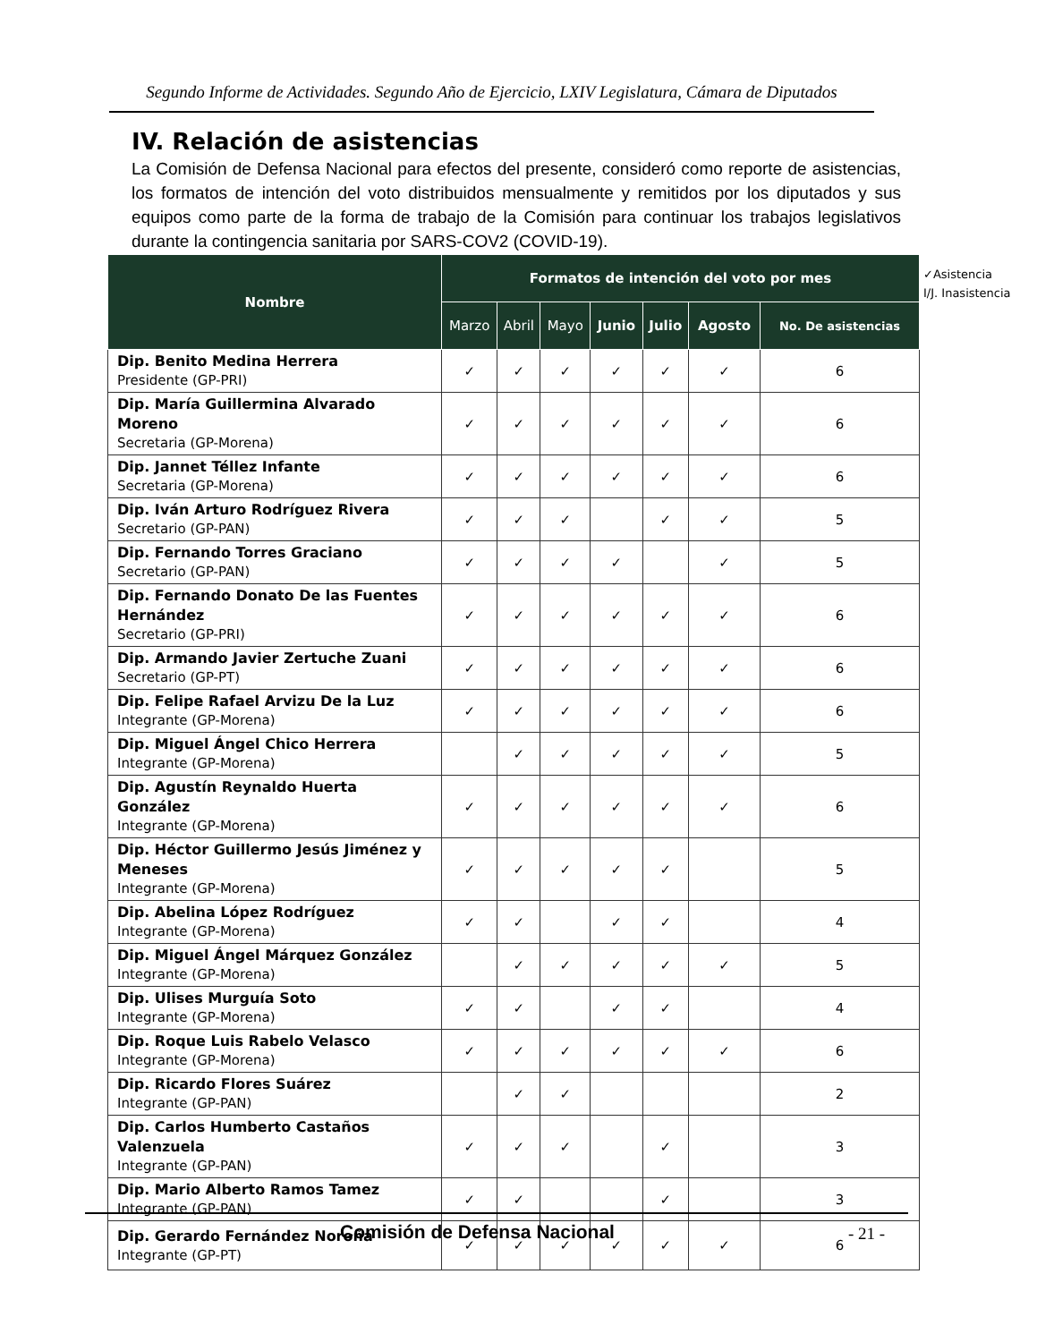Segundo Informe de Actividades. Segundo Año de Ejercicio, LXIV Legislatura, Cámara de Diputados
IV. Relación de asistencias
La Comisión de Defensa Nacional para efectos del presente, consideró como reporte de asistencias, los formatos de intención del voto distribuidos mensualmente y remitidos por los diputados y sus equipos como parte de la forma de trabajo de la Comisión para continuar los trabajos legislativos durante la contingencia sanitaria por SARS-COV2 (COVID-19).
✓Asistencia
I/J. Inasistencia
| Nombre | Formatos de intención del voto por mes | | | | | | |
| --- | --- | --- | --- | --- | --- | --- | --- |
| | Marzo | Abril | Mayo | Junio | Julio | Agosto | No. De asistencias |
| Dip. Benito Medina Herrera Presidente (GP-PRI) | ✓ | ✓ | ✓ | ✓ | ✓ | ✓ | 6 |
| Dip. María Guillermina Alvarado Moreno Secretaria (GP-Morena) | ✓ | ✓ | ✓ | ✓ | ✓ | ✓ | 6 |
| Dip. Jannet Téllez Infante Secretaria (GP-Morena) | ✓ | ✓ | ✓ | ✓ | ✓ | ✓ | 6 |
| Dip. Iván Arturo Rodríguez Rivera Secretario (GP-PAN) | ✓ | ✓ | ✓ | | ✓ | ✓ | 5 |
| Dip. Fernando Torres Graciano Secretario (GP-PAN) | ✓ | ✓ | ✓ | ✓ | | ✓ | 5 |
| Dip. Fernando Donato De las Fuentes Hernández Secretario (GP-PRI) | ✓ | ✓ | ✓ | ✓ | ✓ | ✓ | 6 |
| Dip. Armando Javier Zertuche Zuani Secretario (GP-PT) | ✓ | ✓ | ✓ | ✓ | ✓ | ✓ | 6 |
| Dip. Felipe Rafael Arvizu De la Luz Integrante (GP-Morena) | ✓ | ✓ | ✓ | ✓ | ✓ | ✓ | 6 |
| Dip. Miguel Ángel Chico Herrera Integrante (GP-Morena) | | ✓ | ✓ | ✓ | ✓ | ✓ | 5 |
| Dip. Agustín Reynaldo Huerta González Integrante (GP-Morena) | ✓ | ✓ | ✓ | ✓ | ✓ | ✓ | 6 |
| Dip. Héctor Guillermo Jesús Jiménez y Meneses Integrante (GP-Morena) | ✓ | ✓ | ✓ | ✓ | ✓ | | 5 |
| Dip. Abelina López Rodríguez Integrante (GP-Morena) | ✓ | ✓ | | ✓ | ✓ | | 4 |
| Dip. Miguel Ángel Márquez González Integrante (GP-Morena) | | ✓ | ✓ | ✓ | ✓ | ✓ | 5 |
| Dip. Ulises Murguía Soto Integrante (GP-Morena) | ✓ | ✓ | | ✓ | ✓ | | 4 |
| Dip. Roque Luis Rabelo Velasco Integrante (GP-Morena) | ✓ | ✓ | ✓ | ✓ | ✓ | ✓ | 6 |
| Dip. Ricardo Flores Suárez Integrante (GP-PAN) | | ✓ | ✓ | | | | 2 |
| Dip. Carlos Humberto Castaños Valenzuela Integrante (GP-PAN) | ✓ | ✓ | ✓ | | ✓ | | 3 |
| Dip. Mario Alberto Ramos Tamez Integrante (GP-PAN) | ✓ | ✓ | | | ✓ | | 3 |
| Dip. Gerardo Fernández Noroña Integrante (GP-PT) | ✓ | ✓ | ✓ | ✓ | ✓ | ✓ | 6 |
Comisión de Defensa Nacional - 21 -